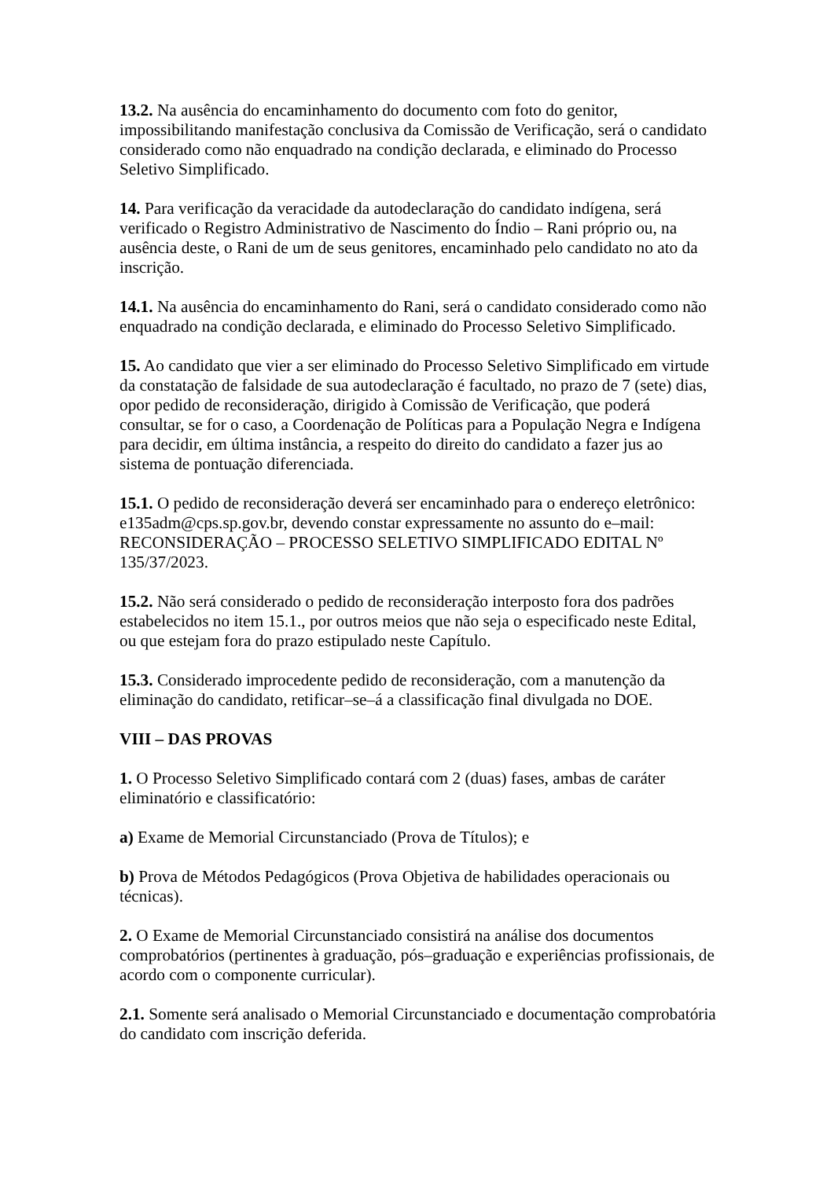13.2. Na ausência do encaminhamento do documento com foto do genitor, impossibilitando manifestação conclusiva da Comissão de Verificação, será o candidato considerado como não enquadrado na condição declarada, e eliminado do Processo Seletivo Simplificado.
14. Para verificação da veracidade da autodeclaração do candidato indígena, será verificado o Registro Administrativo de Nascimento do Índio – Rani próprio ou, na ausência deste, o Rani de um de seus genitores, encaminhado pelo candidato no ato da inscrição.
14.1. Na ausência do encaminhamento do Rani, será o candidato considerado como não enquadrado na condição declarada, e eliminado do Processo Seletivo Simplificado.
15. Ao candidato que vier a ser eliminado do Processo Seletivo Simplificado em virtude da constatação de falsidade de sua autodeclaração é facultado, no prazo de 7 (sete) dias, opor pedido de reconsideração, dirigido à Comissão de Verificação, que poderá consultar, se for o caso, a Coordenação de Políticas para a População Negra e Indígena para decidir, em última instância, a respeito do direito do candidato a fazer jus ao sistema de pontuação diferenciada.
15.1. O pedido de reconsideração deverá ser encaminhado para o endereço eletrônico: e135adm@cps.sp.gov.br, devendo constar expressamente no assunto do e–mail: RECONSIDERAÇÃO – PROCESSO SELETIVO SIMPLIFICADO EDITAL Nº 135/37/2023.
15.2. Não será considerado o pedido de reconsideração interposto fora dos padrões estabelecidos no item 15.1., por outros meios que não seja o especificado neste Edital, ou que estejam fora do prazo estipulado neste Capítulo.
15.3. Considerado improcedente pedido de reconsideração, com a manutenção da eliminação do candidato, retificar–se–á a classificação final divulgada no DOE.
VIII – DAS PROVAS
1. O Processo Seletivo Simplificado contará com 2 (duas) fases, ambas de caráter eliminatório e classificatório:
a) Exame de Memorial Circunstanciado (Prova de Títulos); e
b) Prova de Métodos Pedagógicos (Prova Objetiva de habilidades operacionais ou técnicas).
2. O Exame de Memorial Circunstanciado consistirá na análise dos documentos comprobatórios (pertinentes à graduação, pós–graduação e experiências profissionais, de acordo com o componente curricular).
2.1. Somente será analisado o Memorial Circunstanciado e documentação comprobatória do candidato com inscrição deferida.